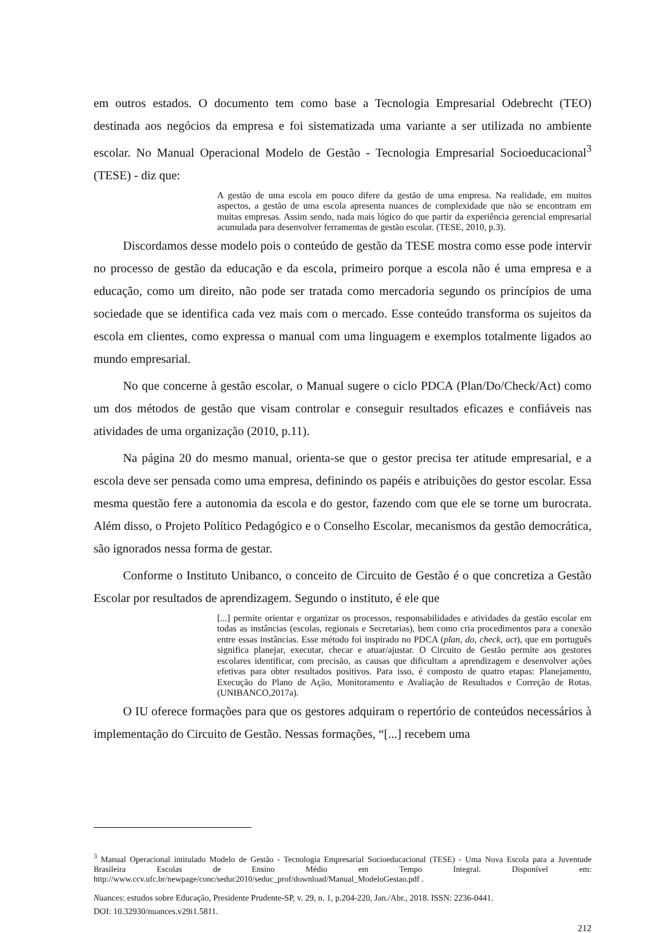em outros estados. O documento tem como base a Tecnologia Empresarial Odebrecht (TEO) destinada aos negócios da empresa e foi sistematizada uma variante a ser utilizada no ambiente escolar. No Manual Operacional Modelo de Gestão - Tecnologia Empresarial Socioeducacional<sup>3</sup> (TESE) - diz que:
A gestão de uma escola em pouco difere da gestão de uma empresa. Na realidade, em muitos aspectos, a gestão de uma escola apresenta nuances de complexidade que não se encontram em muitas empresas. Assim sendo, nada mais lógico do que partir da experiência gerencial empresarial acumulada para desenvolver ferramentas de gestão escolar. (TESE, 2010, p.3).
Discordamos desse modelo pois o conteúdo de gestão da TESE mostra como esse pode intervir no processo de gestão da educação e da escola, primeiro porque a escola não é uma empresa e a educação, como um direito, não pode ser tratada como mercadoria segundo os princípios de uma sociedade que se identifica cada vez mais com o mercado. Esse conteúdo transforma os sujeitos da escola em clientes, como expressa o manual com uma linguagem e exemplos totalmente ligados ao mundo empresarial.
No que concerne à gestão escolar, o Manual sugere o ciclo PDCA (Plan/Do/Check/Act) como um dos métodos de gestão que visam controlar e conseguir resultados eficazes e confiáveis nas atividades de uma organização (2010, p.11).
Na página 20 do mesmo manual, orienta-se que o gestor precisa ter atitude empresarial, e a escola deve ser pensada como uma empresa, definindo os papéis e atribuições do gestor escolar. Essa mesma questão fere a autonomia da escola e do gestor, fazendo com que ele se torne um burocrata. Além disso, o Projeto Político Pedagógico e o Conselho Escolar, mecanismos da gestão democrática, são ignorados nessa forma de gestar.
Conforme o Instituto Unibanco, o conceito de Circuito de Gestão é o que concretiza a Gestão Escolar por resultados de aprendizagem. Segundo o instituto, é ele que
[...] permite orientar e organizar os processos, responsabilidades e atividades da gestão escolar em todas as instâncias (escolas, regionais e Secretarias), bem como cria procedimentos para a conexão entre essas instâncias. Esse método foi inspirado no PDCA (plan, do, check, act), que em português significa planejar, executar, checar e atuar/ajustar. O Circuito de Gestão permite aos gestores escolares identificar, com precisão, as causas que dificultam a aprendizagem e desenvolver ações efetivas para obter resultados positivos. Para isso, é composto de quatro etapas: Planejamento, Execução do Plano de Ação, Monitoramento e Avaliação de Resultados e Correção de Rotas. (UNIBANCO,2017a).
O IU oferece formações para que os gestores adquiram o repertório de conteúdos necessários à implementação do Circuito de Gestão. Nessas formações, “[...] recebem uma
<sup>3</sup> Manual Operacional intitulado Modelo de Gestão - Tecnologia Empresarial Socioeducacional (TESE) - Uma Nova Escola para a Juventude Brasileira Escolas de Ensino Médio em Tempo Integral. Disponível em: http://www.ccv.ufc.br/newpage/conc/seduc2010/seduc_prof/download/Manual_ModeloGestao.pdf .
Nuances: estudos sobre Educação, Presidente Prudente-SP, v. 29, n. 1, p.204-220, Jan./Abr., 2018. ISSN: 2236-0441.
DOI: 10.32930/nuances.v29i1.5811.
212